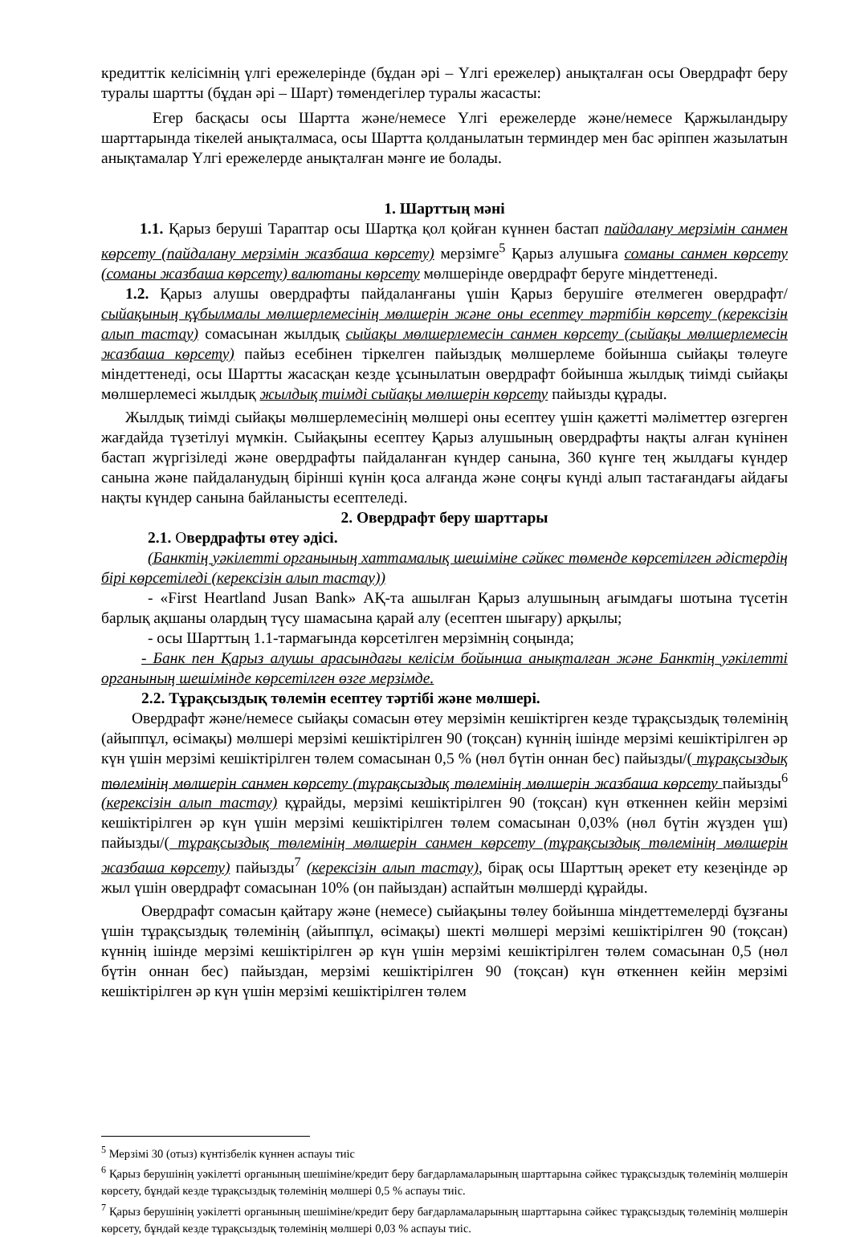кредиттік келісімнің үлгі ережелерінде (бұдан әрі – Үлгі ережелер) анықталған осы Овердрафт беру туралы шартты (бұдан әрі – Шарт) төмендегілер туралы жасасты:
Егер басқасы осы Шартта және/немесе Үлгі ережелерде және/немесе Қаржыландыру шарттарында тікелей анықталмаса, осы Шартта қолданылатын терминдер мен бас әріппен жазылатын анықтамалар Үлгі ережелерде анықталған мәнге ие болады.
1. Шарттың мәні
1.1. Қарыз беруші Тараптар осы Шартқа қол қойған күннен бастап пайдалану мерзімін санмен көрсету (пайдалану мерзімін жазбаша көрсету) мерзімге<sup>5</sup> Қарыз алушыға соманы санмен көрсету (соманы жазбаша көрсету) валютаны көрсету мөлшерінде овердрафт беруге міндеттенеді.
1.2. Қарыз алушы овердрафты пайдаланғаны үшін Қарыз берушіге өтелмеген овердрафт/ сыйақының құбылмалы мөлшерлемесінің мөлшерін және оны есептеу тәртібін көрсету (керексізін алып тастау) сомасынан жылдық сыйақы мөлшерлемесін санмен көрсету (сыйақы мөлшерлемесін жазбаша көрсету) пайыз есебінен тіркелген пайыздық мөлшерлеме бойынша сыйақы төлеуге міндеттенеді, осы Шартты жасасқан кезде ұсынылатын овердрафт бойынша жылдық тиімді сыйақы мөлшерлемесі жылдық жылдық тиімді сыйақы мөлшерін көрсету пайызды құрады.
Жылдық тиімді сыйақы мөлшерлемесінің мөлшері оны есептеу үшін қажетті мәліметтер өзгерген жағдайда түзетілуі мүмкін. Сыйақыны есептеу Қарыз алушының овердрафты нақты алған күнінен бастап жүргізіледі және овердрафты пайдаланған күндер санына, 360 күнге тең жылдағы күндер санына және пайдаланудың бірінші күнін қоса алғанда және соңғы күнді алып тастағандағы айдағы нақты күндер санына байланысты есептеледі.
2. Овердрафт беру шарттары
2.1. Овердрафты өтеу әдісі.
(Банктің уәкілетті органының хаттамалық шешіміне сәйкес төменде көрсетілген әдістердің бірі көрсетіледі (керексізін алып тастау))
- «First Heartland Jusan Bank» АҚ-та ашылған Қарыз алушының ағымдағы шотына түсетін барлық ақшаны олардың түсу шамасына қарай алу (есептен шығару) арқылы;
- осы Шарттың 1.1-тармағында көрсетілген мерзімнің соңында;
- Банк пен Қарыз алушы арасындағы келісім бойынша анықталған және Банктің уәкілетті органының шешімінде көрсетілген өзге мерзімде.
2.2. Тұрақсыздық төлемін есептеу тәртібі және мөлшері.
Овердрафт және/немесе сыйақы сомасын өтеу мерзімін кешіктірген кезде тұрақсыздық төлемінің (айыппұл, өсімақы) мөлшері мерзімі кешіктірілген 90 (тоқсан) күннің ішінде мерзімі кешіктірілген әр күн үшін мерзімі кешіктірілген төлем сомасынан 0,5 % (нөл бүтін оннан бес) пайызды/( тұрақсыздық төлемінің мөлшерін санмен көрсету (тұрақсыздық төлемінің мөлшерін жазбаша көрсету пайызды<sup>6</sup> (керексізін алып тастау) құрайды, мерзімі кешіктірілген 90 (тоқсан) күн өткеннен кейін мерзімі кешіктірілген әр күн үшін мерзімі кешіктірілген төлем сомасынан 0,03% (нөл бүтін жүзден үш) пайызды/( тұрақсыздық төлемінің мөлшерін санмен көрсету (тұрақсыздық төлемінің мөлшерін жазбаша көрсету) пайызды<sup>7</sup> (керексізін алып тастау), бірақ осы Шарттың әрекет ету кезеңінде әр жыл үшін овердрафт сомасынан 10% (он пайыздан) аспайтын мөлшерді құрайды.
Овердрафт сомасын қайтару және (немесе) сыйақыны төлеу бойынша міндеттемелерді бұзғаны үшін тұрақсыздық төлемінің (айыппұл, өсімақы) шекті мөлшері мерзімі кешіктірілген 90 (тоқсан) күннің ішінде мерзімі кешіктірілген әр күн үшін мерзімі кешіктірілген төлем сомасынан 0,5 (нөл бүтін оннан бес) пайыздан, мерзімі кешіктірілген 90 (тоқсан) күн өткеннен кейін мерзімі кешіктірілген әр күн үшін мерзімі кешіктірілген төлем
<sup>5</sup> Мерзімі 30 (отыз) күнтізбелік күннен аспауы тиіс
<sup>6</sup> Қарыз берушінің уәкілетті органының шешіміне/кредит беру бағдарламаларының шарттарына сәйкес тұрақсыздық төлемінің мөлшерін көрсету, бұндай кезде тұрақсыздық төлемінің мөлшері 0,5 % аспауы тиіс.
<sup>7</sup> Қарыз берушінің уәкілетті органының шешіміне/кредит беру бағдарламаларының шарттарына сәйкес тұрақсыздық төлемінің мөлшерін көрсету, бұндай кезде тұрақсыздық төлемінің мөлшері 0,03 % аспауы тиіс.